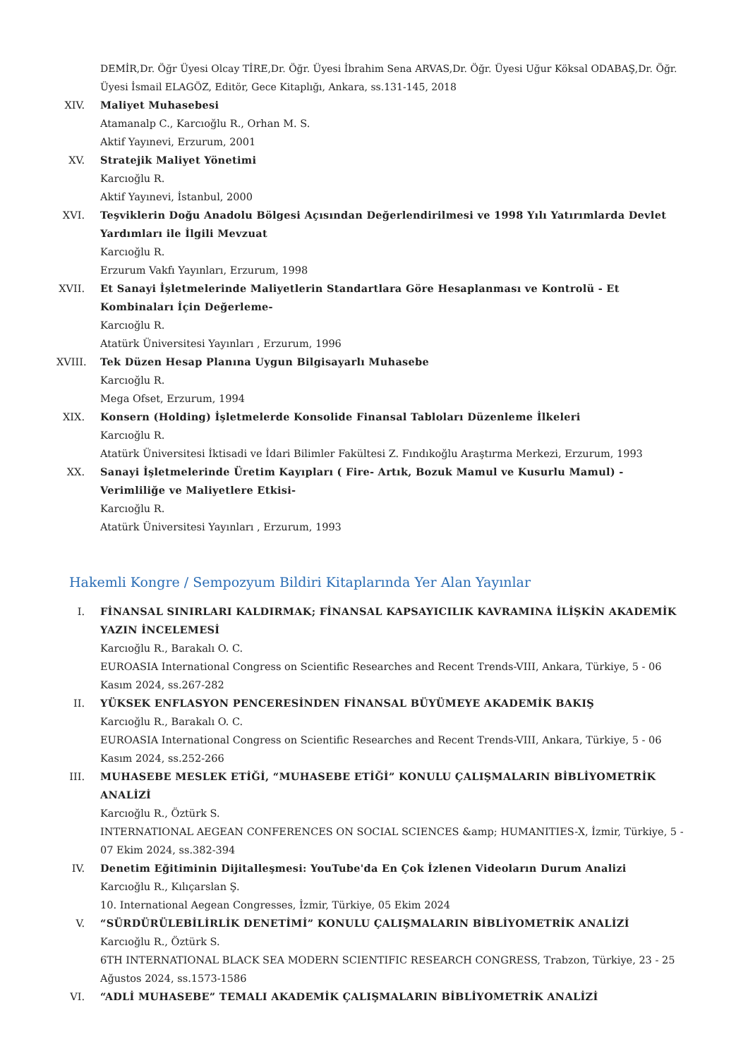DEMİR,Dr. Öğr Üyesi Olcay TİRE,Dr. Öğr. Üyesi İbrahim Sena ARVAS,Dr. Öğr. Üyesi Uğur Köksal ODABAŞ,Dr. Öğr. Üyesi İsmail ELAGÖZ, Editör, Gece Kitaplığı, Ankara, ss.131-145, 2018
XIV. Maliyet Muhasebesi
Atamanalp C., Karcıoğlu R., Orhan M. S.
Aktif Yayınevi, Erzurum, 2001
XV. Stratejik Maliyet Yönetimi
Karcıoğlu R.
Aktif Yayınevi, İstanbul, 2000
XVI. Teşviklerin Doğu Anadolu Bölgesi Açısından Değerlendirilmesi ve 1998 Yılı Yatırımlarda Devlet Yardımları ile İlgili Mevzuat
Karcıoğlu R.
Erzurum Vakfı Yayınları, Erzurum, 1998
XVII.
Et Sanayi İşletmelerinde Maliyetlerin Standartlara Göre Hesaplanması ve Kontrolü - Et Kombinaları İçin Değerleme-
Karcıoğlu R.
Atatürk Üniversitesi Yayınları , Erzurum, 1996
XVIII.
Tek Düzen Hesap Planına Uygun Bilgisayarlı Muhasebe
Karcıoğlu R.
Mega Ofset, Erzurum, 1994
XIX. Konsern (Holding) İşletmelerde Konsolide Finansal Tabloları Düzenleme İlkeleri
Karcıoğlu R.
Atatürk Üniversitesi İktisadi ve İdari Bilimler Fakültesi Z. Fındıkoğlu Araştırma Merkezi, Erzurum, 1993
XX. Sanayi İşletmelerinde Üretim Kayıpları ( Fire- Artık, Bozuk Mamul ve Kusurlu Mamul) -Verimliliğe ve Maliyetlere Etkisi-
Karcıoğlu R.
Atatürk Üniversitesi Yayınları , Erzurum, 1993
Hakemli Kongre / Sempozyum Bildiri Kitaplarında Yer Alan Yayınlar
I. FİNANSAL SINIRLARI KALDIRMAK; FİNANSAL KAPSAYICILIK KAVRAMINA İLİŞKİN AKADEMİK YAZIN İNCELEMESİ
Karcıoğlu R., Barakalı O. C.
EUROASIA International Congress on Scientific Researches and Recent Trends-VIII, Ankara, Türkiye, 5 - 06 Kasım 2024, ss.267-282
II. YÜKSEK ENFLASYON PENCERESİNDEN FİNANSAL BÜYÜMEYE AKADEMİK BAKIŞ
Karcıoğlu R., Barakalı O. C.
EUROASIA International Congress on Scientific Researches and Recent Trends-VIII, Ankara, Türkiye, 5 - 06 Kasım 2024, ss.252-266
III. MUHASEBE MESLEK ETİĞİ, “MUHASEBE ETİĞİ” KONULU ÇALIŞMALARIN BİBLİYOMETRİK ANALİZİ
Karcıoğlu R., Öztürk S.
INTERNATIONAL AEGEAN CONFERENCES ON SOCIAL SCIENCES &amp; HUMANITIES-X, İzmir, Türkiye, 5 - 07 Ekim 2024, ss.382-394
IV. Denetim Eğitiminin Dijitalleşmesi: YouTube'da En Çok İzlenen Videoların Durum Analizi
Karcıoğlu R., Kılıçarslan Ş.
10. International Aegean Congresses, İzmir, Türkiye, 05 Ekim 2024
V. “SÜRDÜRÜLEBİLİRLİK DENETİMİ” KONULU ÇALIŞMALARIN BİBLİYOMETRİK ANALİZİ
Karcıoğlu R., Öztürk S.
6TH INTERNATIONAL BLACK SEA MODERN SCIENTIFIC RESEARCH CONGRESS, Trabzon, Türkiye, 23 - 25 Ağustos 2024, ss.1573-1586
VI. “ADLİ MUHASEBE” TEMALI AKADEMİK ÇALIŞMALARIN BİBLİYOMETRİK ANALİZİ